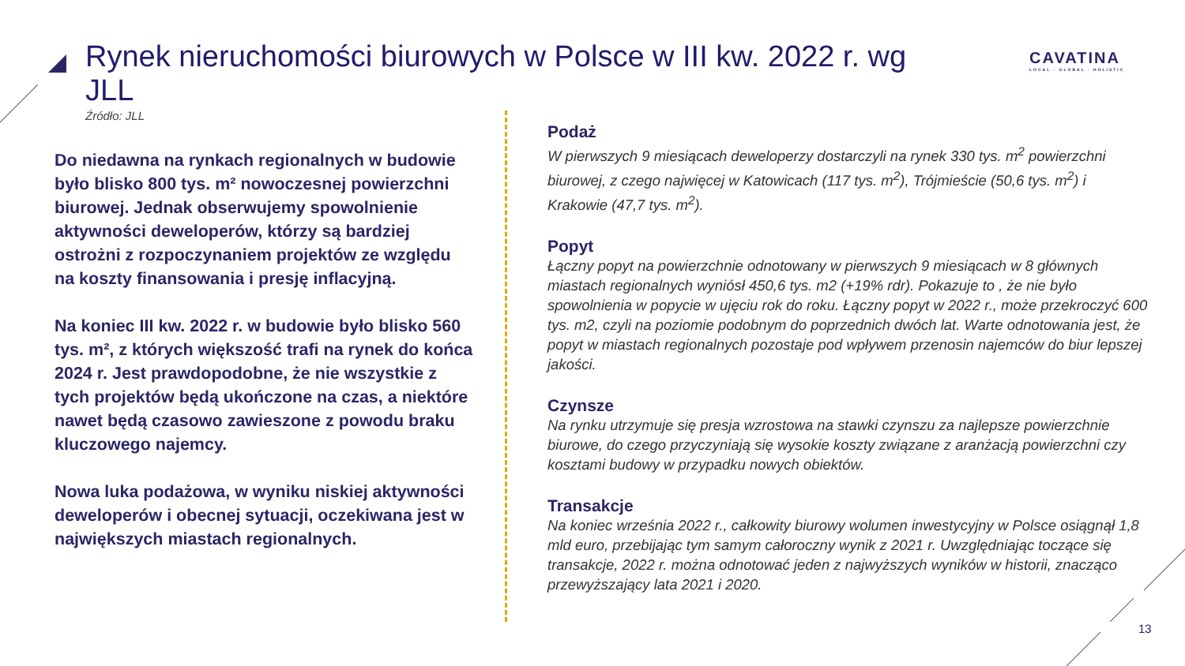Rynek nieruchomości biurowych w Polsce w III kw. 2022 r. wg JLL
Źródło: JLL
CAVATINA
LOCAL · GLOBAL · HOLISTIC
Do niedawna na rynkach regionalnych w budowie było blisko 800 tys. m² nowoczesnej powierzchni biurowej. Jednak obserwujemy spowolnienie aktywności deweloperów, którzy są bardziej ostrożni z rozpoczynaniem projektów ze względu na koszty finansowania i presję inflacyjną.
Na koniec III kw. 2022 r. w budowie było blisko 560 tys. m², z których większość trafi na rynek do końca 2024 r. Jest prawdopodobne, że nie wszystkie z tych projektów będą ukończone na czas, a niektóre nawet będą czasowo zawieszone z powodu braku kluczowego najemcy.
Nowa luka podażowa, w wyniku niskiej aktywności deweloperów i obecnej sytuacji, oczekiwana jest w największych miastach regionalnych.
Podaż
W pierwszych 9 miesiącach deweloperzy dostarczyli na rynek 330 tys. m<sup>2</sup> powierzchni biurowej, z czego najwięcej w Katowicach (117 tys. m<sup>2</sup>), Trójmieście (50,6 tys. m<sup>2</sup>) i Krakowie (47,7 tys. m<sup>2</sup>).
Popyt
Łączny popyt na powierzchnie odnotowany w pierwszych 9 miesiącach w 8 głównych miastach regionalnych wyniósł 450,6 tys. m2 (+19% rdr). Pokazuje to , że nie było spowolnienia w popycie w ujęciu rok do roku. Łączny popyt w 2022 r., może przekroczyć 600 tys. m2, czyli na poziomie podobnym do poprzednich dwóch lat. Warte odnotowania jest, że popyt w miastach regionalnych pozostaje pod wpływem przenosin najemców do biur lepszej jakości.
Czynsze
Na rynku utrzymuje się presja wzrostowa na stawki czynszu za najlepsze powierzchnie biurowe, do czego przyczyniają się wysokie koszty związane z aranżacją powierzchni czy kosztami budowy w przypadku nowych obiektów.
Transakcje
Na koniec września 2022 r., całkowity biurowy wolumen inwestycyjny w Polsce osiągnął 1,8 mld euro, przebijając tym samym całoroczny wynik z 2021 r. Uwzględniając toczące się transakcje, 2022 r. można odnotować jeden z najwyższych wyników w historii, znacząco przewyższający lata 2021 i 2020.
13